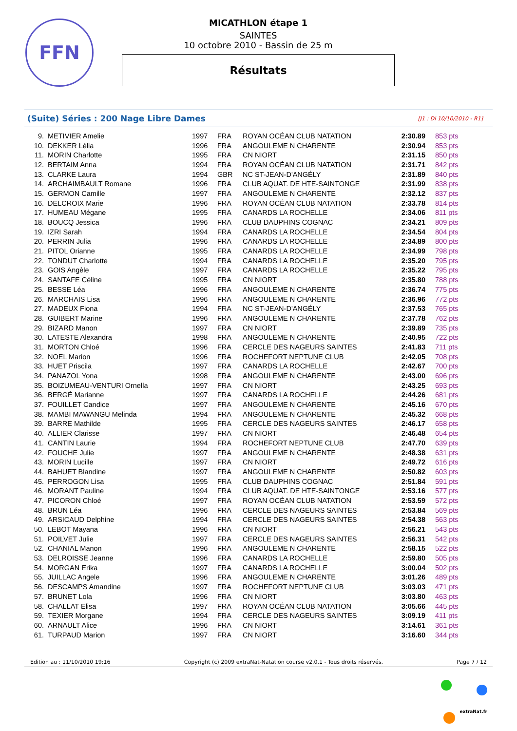FFN
MICATHLON étape 1
SAINTES
10 octobre 2010 - Bassin de 25 m
Résultats
(Suite) Séries : 200 Nage Libre Dames [J1 : Di 10/10/2010 - R1]
| 9. | METIVIER Amelie | 1997 | FRA | ROYAN OCÉAN CLUB NATATION | 2:30.89 | 853 pts |
| 10. | DEKKER Lélia | 1996 | FRA | ANGOULEME N CHARENTE | 2:30.94 | 853 pts |
| 11. | MORIN Charlotte | 1995 | FRA | CN NIORT | 2:31.15 | 850 pts |
| 12. | BERTAIM Anna | 1994 | FRA | ROYAN OCÉAN CLUB NATATION | 2:31.71 | 842 pts |
| 13. | CLARKE Laura | 1994 | GBR | NC ST-JEAN-D'ANGÉLY | 2:31.89 | 840 pts |
| 14. | ARCHAIMBAULT Romane | 1996 | FRA | CLUB AQUAT. DE HTE-SAINTONGE | 2:31.99 | 838 pts |
| 15. | GERMON Camille | 1997 | FRA | ANGOULEME N CHARENTE | 2:32.12 | 837 pts |
| 16. | DELCROIX Marie | 1996 | FRA | ROYAN OCÉAN CLUB NATATION | 2:33.78 | 814 pts |
| 17. | HUMEAU Mégane | 1995 | FRA | CANARDS LA ROCHELLE | 2:34.06 | 811 pts |
| 18. | BOUCQ Jessica | 1996 | FRA | CLUB DAUPHINS COGNAC | 2:34.21 | 809 pts |
| 19. | IZRI Sarah | 1994 | FRA | CANARDS LA ROCHELLE | 2:34.54 | 804 pts |
| 20. | PERRIN Julia | 1996 | FRA | CANARDS LA ROCHELLE | 2:34.89 | 800 pts |
| 21. | PITOL Orianne | 1995 | FRA | CANARDS LA ROCHELLE | 2:34.99 | 798 pts |
| 22. | TONDUT Charlotte | 1994 | FRA | CANARDS LA ROCHELLE | 2:35.20 | 795 pts |
| 23. | GOIS Angèle | 1997 | FRA | CANARDS LA ROCHELLE | 2:35.22 | 795 pts |
| 24. | SANTAFE Céline | 1995 | FRA | CN NIORT | 2:35.80 | 788 pts |
| 25. | BESSE Léa | 1996 | FRA | ANGOULEME N CHARENTE | 2:36.74 | 775 pts |
| 26. | MARCHAIS Lisa | 1996 | FRA | ANGOULEME N CHARENTE | 2:36.96 | 772 pts |
| 27. | MADEUX Fiona | 1994 | FRA | NC ST-JEAN-D'ANGÉLY | 2:37.53 | 765 pts |
| 28. | GUIBERT Marine | 1996 | FRA | ANGOULEME N CHARENTE | 2:37.78 | 762 pts |
| 29. | BIZARD Manon | 1997 | FRA | CN NIORT | 2:39.89 | 735 pts |
| 30. | LATESTE Alexandra | 1998 | FRA | ANGOULEME N CHARENTE | 2:40.95 | 722 pts |
| 31. | MORTON Chloé | 1996 | FRA | CERCLE DES NAGEURS SAINTES | 2:41.83 | 711 pts |
| 32. | NOEL Marion | 1996 | FRA | ROCHEFORT NEPTUNE CLUB | 2:42.05 | 708 pts |
| 33. | HUET Priscila | 1997 | FRA | CANARDS LA ROCHELLE | 2:42.67 | 700 pts |
| 34. | PANAZOL Yona | 1998 | FRA | ANGOULEME N CHARENTE | 2:43.00 | 696 pts |
| 35. | BOIZUMEAU-VENTURI Ornella | 1997 | FRA | CN NIORT | 2:43.25 | 693 pts |
| 36. | BERGÉ Marianne | 1997 | FRA | CANARDS LA ROCHELLE | 2:44.26 | 681 pts |
| 37. | FOUILLET Candice | 1997 | FRA | ANGOULEME N CHARENTE | 2:45.16 | 670 pts |
| 38. | MAMBI MAWANGU Melinda | 1994 | FRA | ANGOULEME N CHARENTE | 2:45.32 | 668 pts |
| 39. | BARRE Mathilde | 1995 | FRA | CERCLE DES NAGEURS SAINTES | 2:46.17 | 658 pts |
| 40. | ALLIER Clarisse | 1997 | FRA | CN NIORT | 2:46.48 | 654 pts |
| 41. | CANTIN Laurie | 1994 | FRA | ROCHEFORT NEPTUNE CLUB | 2:47.70 | 639 pts |
| 42. | FOUCHE Julie | 1997 | FRA | ANGOULEME N CHARENTE | 2:48.38 | 631 pts |
| 43. | MORIN Lucille | 1997 | FRA | CN NIORT | 2:49.72 | 616 pts |
| 44. | BAHUET Blandine | 1997 | FRA | ANGOULEME N CHARENTE | 2:50.82 | 603 pts |
| 45. | PERROGON Lisa | 1995 | FRA | CLUB DAUPHINS COGNAC | 2:51.84 | 591 pts |
| 46. | MORANT Pauline | 1994 | FRA | CLUB AQUAT. DE HTE-SAINTONGE | 2:53.16 | 577 pts |
| 47. | PICORON Chloé | 1997 | FRA | ROYAN OCÉAN CLUB NATATION | 2:53.59 | 572 pts |
| 48. | BRUN Léa | 1996 | FRA | CERCLE DES NAGEURS SAINTES | 2:53.84 | 569 pts |
| 49. | ARSICAUD Delphine | 1994 | FRA | CERCLE DES NAGEURS SAINTES | 2:54.38 | 563 pts |
| 50. | LEBOT Mayana | 1996 | FRA | CN NIORT | 2:56.21 | 543 pts |
| 51. | POILVET Julie | 1997 | FRA | CERCLE DES NAGEURS SAINTES | 2:56.31 | 542 pts |
| 52. | CHANIAL Manon | 1996 | FRA | ANGOULEME N CHARENTE | 2:58.15 | 522 pts |
| 53. | DELROISSE Jeanne | 1996 | FRA | CANARDS LA ROCHELLE | 2:59.80 | 505 pts |
| 54. | MORGAN Erika | 1997 | FRA | CANARDS LA ROCHELLE | 3:00.04 | 502 pts |
| 55. | JUILLAC Angele | 1996 | FRA | ANGOULEME N CHARENTE | 3:01.26 | 489 pts |
| 56. | DESCAMPS Amandine | 1997 | FRA | ROCHEFORT NEPTUNE CLUB | 3:03.03 | 471 pts |
| 57. | BRUNET Lola | 1996 | FRA | CN NIORT | 3:03.80 | 463 pts |
| 58. | CHALLAT Elisa | 1997 | FRA | ROYAN OCÉAN CLUB NATATION | 3:05.66 | 445 pts |
| 59. | TEXIER Morgane | 1994 | FRA | CERCLE DES NAGEURS SAINTES | 3:09.19 | 411 pts |
| 60. | ARNAULT Alice | 1996 | FRA | CN NIORT | 3:14.61 | 361 pts |
| 61. | TURPAUD Marion | 1997 | FRA | CN NIORT | 3:16.60 | 344 pts |
Edition au : 11/10/2010 19:16 Copyright (c) 2009 extraNat-Natation course v2.0.1 - Tous droits réservés. Page 7 / 12
extraNat.fr